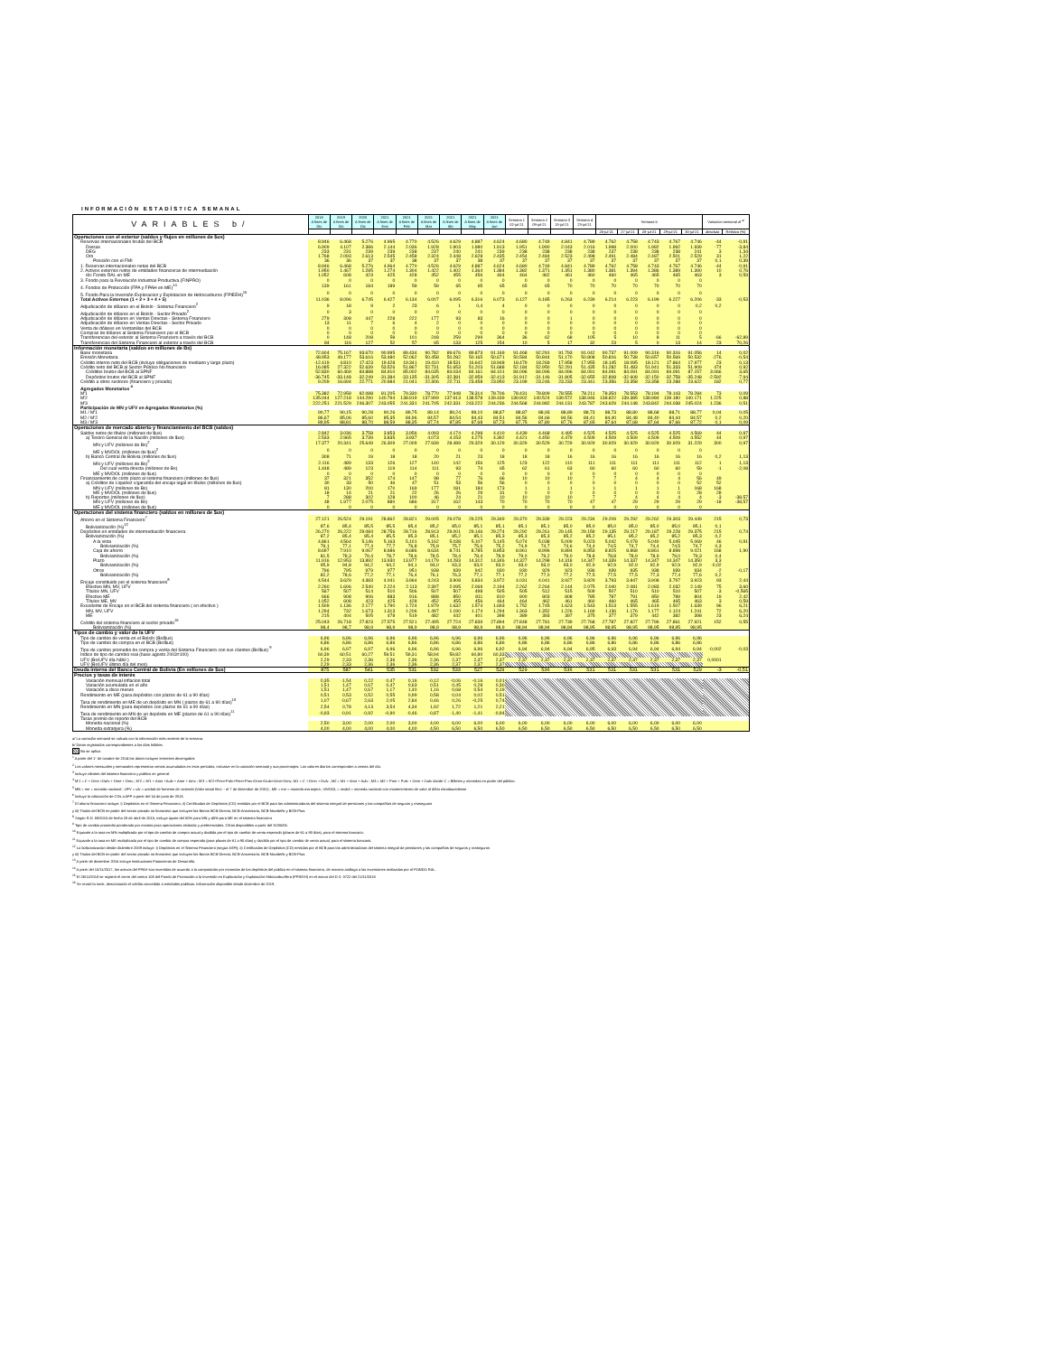INFORMACIÓN ESTADÍSTICA SEMANAL
| VARIABLES b/ | 2018 A fines de Dic | 2019 A fines de Dic | 2020 A fines de Dic | 2021 A fines de Ene | 2021 A fines de Feb | 2021 A fines de Mar | 2021 A fines de Abr | 2021 A fines de May | 2021 A fines de Jun | Semana 1 02-jul-21 | Semana 2 09-jul-21 | Semana 3 15-jul-21 | Semana 4 23-jul-21 | Semana 5 | | | | | Variacion semanal al <sup>a/</sup> | |
| --- | --- | --- | --- | --- | --- | --- | --- | --- | --- | --- | --- | --- | --- | --- | --- | --- | --- | --- | --- | --- |
| | | | | | | | | | | | | | | 26-jul-21 | 27-jul-21 | 28-jul-21 | 29-jul-21 | 30-jul-21 | absoluta | Relativa (%) |
| Operaciones con el exterior (saldos y flujos en millones de $us) | | | | | | | | | | | | | | | | | | | | |
| Reservas internacionales brutas del BCB | 8.946 | 6.468 | 5.276 | 4.965 | 4.770 | 4.526 | 4.629 | 4.887 | 4.624 | 4.680 | 4.749 | 4.841 | 4.789 | 4.762 | 4.758 | 4.743 | 4.767 | 4.746 | -44 | -0,91 |
| Divisas | 6.909 | 4.107 | 2.386 | 2.144 | 2.036 | 1.928 | 1.903 | 1.980 | 1.913 | 1.951 | 1.990 | 2.043 | 2.016 | 1.998 | 2.000 | 1.982 | 1.992 | 1.939 | -77 | -3,84 |
| DEG | 233 | 231 | 239 | 239 | 238 | 237 | 240 | 241 | 239 | 238 | 238 | 238 | 238 | 237 | 238 | 238 | 238 | 241 | 3 | 1,34 |
| Oro | 1.768 | 2.093 | 2.613 | 2.545 | 2.458 | 2.324 | 2.448 | 2.628 | 2.435 | 2.454 | 2.484 | 2.523 | 2.498 | 2.491 | 2.484 | 2.487 | 2.501 | 2.529 | 31 | 1,22 |
| Posición con el FMI | 36 | 36 | 37 | 37 | 38 | 37 | 37 | 38 | 37 | 37 | 37 | 37 | 37 | 37 | 37 | 37 | 37 | 37 | 0,1 | 0,39 |
| 1. Reservas internacionales netas del BCB | 8.946 | 6.468 | 5.276 | 4.964 | 4.770 | 4.526 | 4.629 | 4.887 | 4.624 | 4.680 | 4.749 | 4.841 | 4.789 | 4.762 | 4.758 | 4.743 | 4.767 | 4.746 | -44 | -0,91 |
| 2. Activos externos netos de entidades financieras de intermediación | 1.950 | 1.467 | 1.285 | 1.274 | 1.304 | 1.422 | 1.402 | 1.364 | 1.384 | 1.382 | 1.371 | 1.351 | 1.380 | 1.381 | 1.394 | 1.386 | 1.389 | 1.390 | 10 | 0,76 |
| d/c Fondo RAL en ME | 1.052 | 608 | 423 | 425 | 428 | 452 | 455 | 456 | 464 | 464 | 462 | 461 | 460 | 460 | 465 | 465 | 465 | 463 | 3 | 0,59 |
| 3. Fondo para la Revolución Industrial Productiva (FINPRO) | 0 | 0 | 0 | 0 | 0 | 0 | 0 | 0 | 0 | 0 | 0 | 0 | 0 | 0 | 0 | 0 | 0 | 0 | | |
| 4. Fondos de Protección (FPA y FPAH en ME)<sup>14</sup> | 139 | 161 | 184 | 189 | 59 | 59 | 65 | 65 | 65 | 65 | 65 | 70 | 70 | 70 | 70 | 70 | 70 | 70 | | |
| 5. Fondo Para la Inversión Exploracion y Explotacion de Hidrocarburos (FPIEEH)<sup>15</sup> | 0 | 0 | 0 | 0 | 0 | 0 | 0 | 0 | 0 | 0 | 0 | 0 | 0 | 0 | 0 | 0 | 0 | 0 | | |
| Total Activos Externos (1 + 2 + 3 + 4 + 5) | 11.036 | 8.096 | 6.745 | 6.427 | 6.134 | 6.007 | 6.095 | 6.316 | 6.073 | 6.127 | 6.185 | 6.263 | 6.239 | 6.214 | 6.223 | 6.199 | 6.227 | 6.206 | -33 | -0,53 |
| Adjudicación de dólares en el Bolsín - Sistema Financiero<sup>2</sup> | 9 | 18 | 9 | 2 | 23 | 6 | 1 | 0,4 | 4 | 0 | 0 | 0 | 0 | 0 | 0 | 0 | 0 | 0,2 | 0,2 | |
| Adjudicación de dólares en el Bolsín - Sector Privado<sup>2</sup> | 0 | 3 | 0 | 0 | 0 | 0 | 0 | 0 | 0 | 0 | 0 | 0 | 0 | 0 | 0 | 0 | 0 | 0 | | |
| Adjudicación de dólares en Ventas Directas - Sistema Financiero | 279 | 308 | 447 | 228 | 222 | 177 | 93 | 83 | 16 | 0 | 0 | 1 | 0 | 0 | 0 | 0 | 0 | 0 | | |
| Adjudicación de dólares en Ventas Directas - Sector Privado | 13 | 11 | 7 | 6 | 4 | 2 | 0 | 0 | 0 | 0 | 0 | 0 | 0 | 0 | 0 | 0 | 0 | 0 | | |
| Venta de dólares en Ventanillas del BCB | 0 | 0 | 0 | 0 | 0 | 0 | 0 | 0 | 0 | 0 | 0 | 0 | 0 | 0 | 0 | 0 | 0 | 0 | | |
| Compras de dólares al Sistema Financiero por el BCB | 0 | 0 | 0 | 0 | 0 | 0 | 0 | 0 | 0 | 0 | 0 | 0 | 0 | 0 | 0 | 0 | 0 | 0 | | |
| Transferencias del exterior al Sistema Financiero a través del BCB | 0 | 148 | 208 | 59 | 101 | 248 | 259 | 299 | 364 | 36 | 62 | 68 | 105 | 5 | 10 | 8 | 11 | 5 | -66 | -62,89 |
| Transferencias del Sistema Financiero al exterior a través del BCB | 84 | 116 | 127 | 52 | 57 | 65 | 133 | 125 | 154 | 10 | 5 | 17 | 32 | 23 | 5 | 0 | 13 | 14 | 23 | 70,26 |
| Información monetaria (saldos en millones de Bs) | | | | | | | | | | | | | | | | | | | | |
| Base monetaria | 72.604 | 75.167 | 93.670 | 90.995 | 89.434 | 90.782 | 89.676 | 89.873 | 91.169 | 91.468 | 92.291 | 91.793 | 91.042 | 90.737 | 91.009 | 90.316 | 90.316 | 91.056 | 14 | 0,02 |
| Emisión Monetaria | 48.953 | 49.177 | 53.616 | 53.480 | 52.062 | 50.458 | 50.282 | 50.165 | 50.671 | 50.584 | 50.844 | 51.170 | 50.808 | 50.816 | 50.738 | 50.657 | 50.569 | 50.532 | -276 | -0,54 |
| Crédito interno neto del BCB (incluye obligaciones de mediano y largo plazo) | -12.419 | 4.810 | 17.423 | 19.428 | 19.341 | 19.410 | 18.531 | 16.642 | 18.948 | 18.479 | 18.269 | 17.958 | 17.955 | 18.145 | 18.095 | 18.121 | 17.864 | 17.977 | 23 | 0,13 |
| Crédito neto del BCB al Sector Público No financiero | 16.085 | 27.322 | 52.639 | 53.526 | 51.867 | 52.731 | 51.653 | 51.203 | 51.688 | 52.184 | 52.950 | 52.291 | 51.435 | 51.282 | 51.483 | 51.941 | 51.333 | 51.909 | 474 | 0,92 |
| Créditos brutos del BCB al SPNF | 52.830 | 60.469 | 84.888 | 84.910 | 85.002 | 84.035 | 84.034 | 84.161 | 84.101 | 84.096 | 84.096 | 84.096 | 84.091 | 84.091 | 84.091 | 84.091 | 84.091 | 87.157 | 3.066 | 3,65 |
| Depósitos brutos del BCB al SPNF | -36.745 | -33.148 | -32.249 | -31.384 | -33.135 | -31.305 | -32.381 | -32.959 | -32.413 | -31.912 | -31.146 | -31.805 | -32.655 | -32.808 | -32.608 | -32.150 | -32.758 | -35.248 | -2.592 | -7,94 |
| Crédito a otros sectores (financiero y privado) | 9.209 | 16.694 | 22.771 | 20.984 | 21.041 | 22.306 | 22.711 | 23.458 | 23.950 | 23.199 | 23.246 | 23.233 | 23.441 | 23.356 | 23.358 | 23.358 | 23.288 | 23.622 | 182 | 0,77 |
| Agregados Monetarios <sup>4</sup> | | | | | | | | | | | | | | | | | | | | |
| M'1 | 75.382 | 72.958 | 82.088 | 81.205 | 79.330 | 78.770 | 77.948 | 78.314 | 78.706 | 78.431 | 78.809 | 78.555 | 78.211 | 78.354 | 78.553 | 78.194 | 78.143 | 78.284 | 73 | 0,09 |
| M'2 | 135.044 | 127.218 | 144.290 | 140.794 | 138.919 | 137.999 | 137.913 | 138.578 | 139.439 | 139.902 | 140.524 | 139.572 | 138.946 | 138.822 | 139.385 | 138.984 | 139.180 | 140.171 | 1.225 | 0,88 |
| M'3 | 222.251 | 221.529 | 246.307 | 243.055 | 241.331 | 241.705 | 242.331 | 243.222 | 244.236 | 244.568 | 244.982 | 244.131 | 243.787 | 243.629 | 244.148 | 243.842 | 244.038 | 245.024 | 1.236 | 0,51 |
| Participación de MN y UFV en Agregados Monetarios (%) | | | | | | | | | | | | | | | | | | | | |
| M1 / M'1 | 90,77 | 90,15 | 90,28 | 90,26 | 89,75 | 89,14 | 89,24 | 89,10 | 88,87 | 88,87 | 88,93 | 88,89 | 88,73 | 88,73 | 88,80 | 88,68 | 88,71 | 88,77 | 0,04 | 0,05 |
| M2 / M'2 | 86,67 | 85,06 | 85,60 | 85,35 | 84,96 | 84,57 | 84,54 | 84,43 | 84,51 | 84,56 | 84,66 | 84,56 | 84,41 | 84,40 | 84,48 | 84,40 | 84,44 | 84,57 | 0,2 | 0,20 |
| M3 / M'3 | 89,95 | 88,81 | 88,70 | 88,59 | 88,35 | 87,74 | 87,85 | 87,68 | 87,73 | 87,75 | 87,80 | 87,76 | 87,65 | 87,64 | 87,68 | 87,64 | 87,66 | 87,72 | 0,1 | 0,09 |
| Operaciones de mercado abierto y financiamiento del BCB (saldos) | | | | | | | | | | | | | | | | | | | | |
| Saldos netos de títulos (millones de $us) | 2.842 | 3.036 | 3.758 | 3.853 | 3.956 | 4.093 | 4.174 | 4.298 | 4.410 | 4.439 | 4.468 | 4.495 | 4.525 | 4.525 | 4.525 | 4.525 | 4.525 | 4.569 | 44 | 0,97 |
| a) Tesoro General de la Nación (millones de $us) | 2.533 | 2.965 | 3.739 | 3.835 | 3.937 | 4.073 | 4.153 | 4.275 | 4.392 | 4.421 | 4.450 | 4.479 | 4.509 | 4.509 | 4.509 | 4.509 | 4.509 | 4.552 | 44 | 0,97 |
| MN y UFV (millones de Bs)<sup>2</sup> | 17.377 | 20.341 | 25.649 | 26.309 | 27.009 | 27.939 | 28.489 | 29.329 | 30.129 | 30.329 | 30.529 | 30.729 | 30.929 | 30.929 | 30.929 | 30.929 | 30.929 | 31.229 | 300 | 0,97 |
| ME y MVDOL (millones de $us)<sup>2</sup> | 0 | 0 | 0 | 0 | 0 | 0 | 0 | 0 | 0 | 0 | 0 | 0 | 0 | 0 | 0 | 0 | 0 | 0 | | |
| b) Banco Central de Bolivia (millones de $us) | 308 | 71 | 19 | 18 | 18 | 20 | 21 | 23 | 18 | 18 | 18 | 16 | 16 | 16 | 16 | 16 | 16 | 16 | 0,2 | 1,13 |
| MN y UFV (millones de Bs)<sup>2</sup> | 2.116 | 489 | 133 | 126 | 127 | 140 | 142 | 156 | 125 | 123 | 122 | 110 | 111 | 111 | 111 | 111 | 111 | 112 | 1 | 1,13 |
| Del cual venta directa (millones de Bs) | 1.448 | 489 | 123 | 119 | 114 | 111 | 93 | 74 | 65 | 62 | 61 | 63 | 60 | 60 | 60 | 60 | 60 | 59 | -1 | -2,08 |
| ME y MVDOL (millones de $us) | 0 | 0 | 0 | 0 | 0 | 0 | 0 | 0 | 0 | 0 | 0 | 0 | 0 | 0 | 0 | 0 | 0 | 0 | | |
| Financiamiento de corto plazo al sistema financiero (millones de $us) | 37 | 321 | 352 | 174 | 147 | 98 | 77 | 76 | 66 | 10 | 10 | 10 | 7 | 7 | 4 | 4 | 4 | 56 | 49 | |
| a) Créditos de Liquidez c/garantía del encaje legal en títulos (millones de $us) | 30 | 33 | 50 | 46 | 47 | 51 | 53 | 56 | 56 | 0 | 0 | 0 | 0 | 0 | 0 | 0 | 0 | 52 | 52 | |
| MN y UFV (millones de Bs) | 81 | 130 | 200 | 170 | 169 | 177 | 181 | 184 | 173 | 1 | 1 | 1 | 1 | 1 | 1 | 1 | 1 | 168 | 168 | |
| ME y MVDOL (millones de $us) | 18 | 14 | 21 | 21 | 22 | 26 | 26 | 29 | 31 | 0 | 0 | 0 | 0 | 0 | 0 | 0 | 0 | 28 | 28 | |
| b) Reportos (millones de $us) | 7 | 288 | 302 | 128 | 100 | 46 | 24 | 21 | 10 | 10 | 10 | 10 | 7 | 7 | 4 | 4 | 4 | 4 | -3 | -38,57 |
| MN y UFV (millones de Bs) | 48 | 1.977 | 2.075 | 880 | 686 | 317 | 162 | 143 | 70 | 70 | 70 | 70 | 47 | 47 | 29 | 29 | 29 | 29 | -18 | -38,57 |
| ME y MVDOL (millones de $us) | 0 | 0 | 0 | 0 | 0 | 0 | 0 | 0 | 0 | 0 | 0 | 0 | 0 | 0 | 0 | 0 | 0 | 0 | | |
| Operaciones del sistema financiero (saldos en millones de $us) | | | | | | | | | | | | | | | | | | | | |
| Ahorro en el Sistema Financiero<sup>7</sup> | 27.121 | 26.524 | 29.191 | 28.862 | 28.821 | 29.005 | 29.078 | 29.225 | 29.349 | 29.370 | 29.339 | 29.223 | 29.234 | 29.209 | 29.292 | 29.262 | 29.303 | 29.449 | 215 | 0,73 |
| Bolivianización (%)<sup>12</sup> | 87,6 | 85,4 | 85,5 | 85,5 | 85,4 | 85,2 | 85,0 | 85,1 | 85,1 | 85,1 | 85,1 | 85,0 | 85,0 | 85,0 | 85,0 | 85,0 | 85,0 | 85,1 | 0,1 | |
| Depósitos en entidades de intermediación financiera | 26.270 | 26.222 | 29.084 | 28.756 | 28.716 | 28.913 | 29.001 | 29.146 | 29.274 | 29.292 | 29.261 | 29.145 | 29.159 | 29.135 | 29.217 | 29.187 | 29.228 | 29.375 | 215 | 0,74 |
| Bolivianización (%) | 87,2 | 85,4 | 85,4 | 85,5 | 85,3 | 85,1 | 85,2 | 85,1 | 85,3 | 85,3 | 85,3 | 85,2 | 85,2 | 85,1 | 85,2 | 85,2 | 85,2 | 85,3 | 0,2 | |
| A la vista | 4.861 | 4.564 | 5.146 | 5.163 | 5.101 | 5.162 | 5.038 | 5.107 | 5.145 | 5.074 | 5.038 | 5.009 | 5.023 | 5.042 | 5.078 | 5.040 | 5.045 | 5.069 | 46 | 0,91 |
| Bolivianización (%) | 79,1 | 77,1 | 77,4 | 77,7 | 76,8 | 75,9 | 75,7 | 75,6 | 75,2 | 74,9 | 74,7 | 74,6 | 74,4 | 74,5 | 74,7 | 74,4 | 74,5 | 74,7 | 0,3 | |
| Caja de ahorro | 8.697 | 7.910 | 9.067 | 8.686 | 8.686 | 8.634 | 8.741 | 8.785 | 8.853 | 8.961 | 8.996 | 8.894 | 8.853 | 8.815 | 8.868 | 8.861 | 8.898 | 9.021 | 168 | 1,90 |
| Bolivianización (%) | 81,5 | 78,3 | 79,4 | 78,7 | 78,6 | 78,5 | 78,4 | 78,4 | 78,9 | 79,0 | 79,2 | 79,0 | 78,8 | 78,8 | 78,9 | 78,9 | 79,0 | 79,3 | 0,4 | |
| Plazo | 11.916 | 12.953 | 13.892 | 13.930 | 13.977 | 14.179 | 14.283 | 14.312 | 14.346 | 14.327 | 14.298 | 14.318 | 14.347 | 14.339 | 14.337 | 14.347 | 14.347 | 14.350 | 3,3 | |
| Bolivianización (%) | 95,9 | 94,8 | 94,2 | 94,2 | 94,1 | 93,0 | 93,3 | 93,0 | 93,0 | 93,0 | 93,0 | 93,0 | 92,9 | 92,9 | 92,9 | 92,9 | 92,9 | 92,9 | -0,02 | |
| Otros | 796 | 795 | 979 | 977 | 951 | 938 | 939 | 942 | 930 | 930 | 929 | 923 | 936 | 939 | 935 | 938 | 939 | 934 | -2 | -0,17 |
| Bolivianización (%) | 82,2 | 78,6 | 77,2 | 77,1 | 76,4 | 76,1 | 76,3 | 77,1 | 77,1 | 77,2 | 77,0 | 77,2 | 77,5 | 77,5 | 77,5 | 77,3 | 77,4 | 77,6 | 0,2 | |
| Encaje constituido por el sistema financiero<sup>8</sup> | 4.544 | 3.629 | 4.383 | 4.041 | 3.964 | 4.243 | 3.908 | 3.834 | 3.972 | 4.031 | 4.041 | 3.927 | 3.829 | 3.793 | 3.847 | 3.908 | 3.797 | 3.923 | 93 | 2,44 |
| Efectivo MN, MV, UFV | 2.260 | 1.606 | 2.540 | 2.224 | 2.113 | 2.397 | 2.095 | 2.069 | 2.194 | 2.262 | 2.264 | 2.144 | 2.075 | 2.040 | 2.081 | 2.083 | 2.032 | 2.149 | 75 | 3,60 |
| Títulos MN, UFV | 567 | 507 | 514 | 510 | 506 | 507 | 507 | 498 | 505 | 505 | 512 | 515 | 509 | 507 | 510 | 510 | 510 | 507 | -3 | -0,565 |
| Efectivo ME | 666 | 908 | 906 | 883 | 916 | 888 | 850 | 811 | 810 | 800 | 803 | 808 | 785 | 787 | 791 | 850 | 789 | 804 | 19 | 2,42 |
| Títulos ME, MV | 1.052 | 608 | 423 | 425 | 428 | 452 | 455 | 456 | 464 | 464 | 462 | 461 | 460 | 460 | 465 | 465 | 465 | 463 | 3 | 0,59 |
| Excedente de Encaje en el BCB del sistema financiero ( en efectivo ) | 1.509 | 1.136 | 2.177 | 1.790 | 1.724 | 1.979 | 1.632 | 1.574 | 1.693 | 1.752 | 1.745 | 1.623 | 1.543 | 1.513 | 1.555 | 1.619 | 1.507 | 1.639 | 96 | 6,21 |
| MN, MV, UFV | 1.294 | 732 | 1.673 | 1.313 | 1.206 | 1.497 | 1.190 | 1.174 | 1.294 | 1.363 | 1.352 | 1.226 | 1.169 | 1.136 | 1.176 | 1.177 | 1.124 | 1.241 | 72 | 6,20 |
| ME | 215 | 404 | 505 | 478 | 519 | 482 | 442 | 401 | 398 | 389 | 393 | 397 | 375 | 377 | 379 | 442 | 382 | 398 | 23 | 6,24 |
| Crédito del sistema financiero al sector privado<sup>16</sup> | 25.043 | 26.718 | 27.823 | 27.575 | 27.521 | 27.495 | 27.724 | 27.839 | 27.894 | 27.848 | 27.781 | 27.739 | 27.768 | 27.787 | 27.827 | 27.796 | 27.861 | 27.921 | 152 | 0,55 |
| Bolivianización (%) | 98,4 | 98,7 | 98,9 | 98,9 | 98,9 | 98,9 | 98,9 | 98,9 | 98,9 | 98,94 | 98,94 | 98,94 | 98,95 | 98,95 | 98,95 | 98,95 | 98,95 | 98,95 | | |
| Tipos de cambio y valor de la UFV | | | | | | | | | | | | | | | | | | | | |
| Tipo de cambio de venta en el Bolsín (Bs/$us) | 6,96 | 6,96 | 6,96 | 6,96 | 6,96 | 6,96 | 6,96 | 6,96 | 6,96 | 6,96 | 6,96 | 6,96 | 6,96 | 6,96 | 6,96 | 6,96 | 6,96 | 6,96 | | |
| Tipo de cambio de compra en el BCB (Bs/$us) | 6,86 | 6,86 | 6,86 | 6,86 | 6,86 | 6,86 | 6,86 | 6,86 | 6,86 | 6,86 | 6,86 | 6,86 | 6,86 | 6,86 | 6,86 | 6,86 | 6,86 | 6,86 | | |
| Tipo de cambio promedio de compra y venta del Sistema Financiero con sus clientes (Bs/$us) <sup>9</sup> | 6,96 | 6,97 | 6,97 | 6,96 | 6,96 | 6,96 | 6,96 | 6,96 | 6,92 | 6,94 | 6,94 | 6,94 | 6,95 | 6,93 | 6,94 | 6,94 | 6,94 | 6,94 | -0,002 | -0,03 |
| Índice de tipo de cambio real (base agosto 2003=100) | 60,39 | 60,51 | 60,27 | 59,51 | 59,31 | 58,94 | 59,82 | 60,80 | 60,33 | | | | | | | | | | | |
| UFV (Bs/UFV día hábil ) | 2,29 | 2,33 | 2,36 | 2,36 | 2,36 | 2,36 | 2,37 | 2,37 | 2,37 | 2,37 | 2,37 | 2,37 | 2,37 | 2,37 | 2,37 | 2,37 | 2,37 | 2,37 | 0,0001 | |
| UFV (Bs/UFV último día del mes) | 2,29 | 2,33 | 2,36 | 2,36 | 2,36 | 2,36 | 2,37 | 2,37 | 2,37 | | | | | | | | | | | |
| Deuda interna del Banco Central de Bolivia (En millones de $us) | 875 | 587 | 541 | 535 | 531 | 532 | 533 | 527 | 529 | 529 | 536 | 536 | 531 | 531 | 531 | 531 | 531 | 529 | -3 | -0,51 |
| Precios y tasas de interés | | | | | | | | | | | | | | | | | | | | |
| Variación mensual inflacion total | 0,35 | -1,54 | 0,22 | 0,47 | 0,16 | -0,12 | -0,06 | -0,16 | 0,01 | | | | | | | | | | | |
| Variación acumulada en el año | 1,51 | 1,47 | 0,67 | 0,47 | 0,63 | 0,51 | 0,45 | 0,28 | 0,30 | | | | | | | | | | | |
| Variación a doce meses | 1,51 | 1,47 | 0,67 | 1,17 | 1,40 | 1,16 | 0,68 | 0,54 | 0,19 | | | | | | | | | | | |
| Rendimiento en ME (para depósitos con plazos de 61 a 90 días) | 0,51 | 0,53 | 0,52 | 0,55 | 0,99 | 0,58 | 0,04 | 0,02 | 0,51 | | | | | | | | | | | |
| Tasa de rendimiento en ME de un depósito en MN ( plazos de 61 a 90 días)<sup>10</sup> | 1,07 | -0,67 | 2,63 | 2,05 | 2,84 | 0,46 | 0,26 | -0,25 | 0,74 | | | | | | | | | | | |
| Rendimiento en MN (para depósitos con plazos de 61 a 90 días) | 2,54 | 0,78 | 4,13 | 3,54 | 4,34 | 1,92 | 1,72 | 1,21 | 2,21 | | | | | | | | | | | |
| Tasa de rendimiento en MN de un depósito en ME (plazos de 61 a 90 días)<sup>11</sup> | -0,93 | -0,91 | -0,92 | -0,90 | -0,46 | -0,87 | -1,40 | -1,41 | -0,94 | | | | | | | | | | | |
| Tasas premio de reporte del BCB | | | | | | | | | | | | | | | | | | | | |
| Moneda nacional (%) | 2,50 | 3,00 | 2,00 | 2,00 | 3,00 | 4,00 | 6,00 | 6,00 | 6,00 | 6,00 | 6,00 | 6,00 | 6,00 | 6,00 | 6,00 | 6,00 | 6,00 | 6,00 | | |
| Moneda extranjera (%) | 4,00 | 4,00 | 4,00 | 4,00 | 4,00 | 4,50 | 6,50 | 6,50 | 6,50 | 6,50 | 6,50 | 6,50 | 6,50 | 6,50 | 6,50 | 6,50 | 6,50 | 6,50 | | |
a/ La variación semanal se calcula con la información más reciente de la semana.
b/ Datos registrados correspondientes a los días hábiles.
No se aplica
<sup>1</sup> A partir del 1° de octubre de 2014 los datos incluyen intereses devengados
<sup>2</sup> Los valores mensuales y semanales representan ventas acumuladas en esos períodos, inclusive en la variación semanal y sus porcentajes. Los valores diarios corresponden a ventas del día.
<sup>3</sup> Incluye clientes del sistema financiero y público en general.
<sup>4</sup> M'1 = C + Dmn +Dufv + Dme + Dmv ; M'2 = M'1 + Amn +Aufv + Ame + Amv ; M'3 = M'2+Pmn+Pufv+Pme+Pmv+Omn+Oufv+Ome+Omv; M1 = C + Dmn + Dufv ; M2 = M1 + Amn + Aufv ; M3 = M2 + Pmn + Pufv + Omn + Oufv donde C = Billetes y monedas en poder del público.
<sup>5</sup> MN = mn = moneda nacional ; UFV = ufv = unidad de fomento de vivienda (Valor inicial Bs1.-- el 7 de diciembre de 2001) ; ME = me = moneda extranjera ; MVDOL = mvdol = moneda nacional con mantenimiento de valor al dólar estadounidense
<sup>6</sup> Incluye la colocación de CDs a AFP a partir del 14 de junio de 2013.
<sup>7</sup> El ahorro financiero incluye: i) Depósitos en el Sistema Financiero, ii) Certificados de Depósitos (CD) emitidos por el BCB para las administradoras del sistema integral de pensiones y las compañías de seguros y reaseguros
y iii) Títulos del BCB en poder del sector privado no financiero que incluyen los Bonos BCB-Directo, BCB-Aniversario, BCB-Navideño y BCB-Plus.
<sup>8</sup> Según R.D. 59/2015 de fecha 28 de abril de 2015, incluye ajuste del 50% para MN y 40% para ME en el sistema financiero
<sup>9</sup> Tipo de cambio promedio ponderado por montos para operaciones estándar y preferenciales. Cifras disponibles a partir del 31/05/05.
<sup>10</sup> Equivale a la tasa en MN multiplicada por el tipo de cambio de compra actual y dividida por el tipo de cambio de venta esperado (plazos de 61 a 90 días), para el sistema bancario.
<sup>11</sup> Equivale a la tasa en ME multiplicada por el tipo de cambio de compra esperado (para plazos de 61 a 90 días) y dividido por el tipo de cambio de venta actual, para el sistema bancario.
<sup>12</sup> La bolivianizacion desde diciembre 2009 incluye: i) Depósitos en el Sistema Financiero (según ASFI), ii) Certificados de Depósitos (CD) emitidos por el BCB para las administradoras del sistema integral de pensiones y las compañías de seguros y reaseguros
y iii) Títulos del BCB en poder del sector privado no financiero que incluyen los Bonos BCB-Directo, BCB-Aniversario, BCB-Navideño y BCB-Plus.
<sup>13</sup> A partir de diciembre 2016 incluye Instituciones Financieras de Desarrollo.
<sup>14</sup> A partir del 15/11/2017, los activos del FPAH son invertidos de acuerdo a la composición por monedas de los depósitos del público en el sistema financiero, de manera análoga a las inversiones realizadas por el FONDO RAL.
<sup>15</sup> El 26/11/2018 se registró el cierre del centro 108 del Fondo de Promoción a la Inversión en Exploración y Explotación Hidrocarburífera (FPIEEH) en el marco del D.S. 3722 del 21/11/2018
<sup>16</sup> Se revisó la serie, descontando el crédito concedido a entidades públicas. Información disponible desde diciembre de 2019.